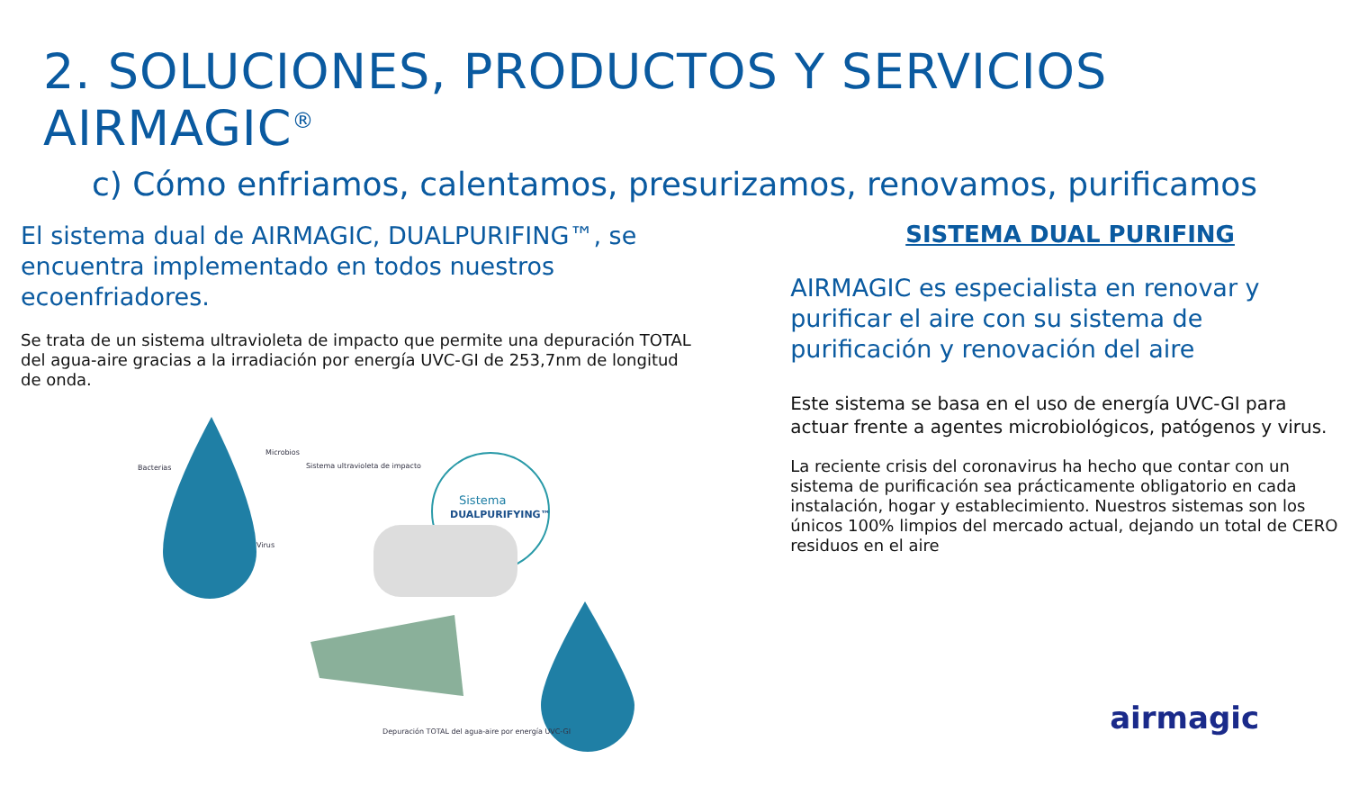2. SOLUCIONES, PRODUCTOS Y SERVICIOS AIRMAGIC<sup>®</sup>
c) Cómo enfriamos, calentamos, presurizamos, renovamos, purificamos
El sistema dual de AIRMAGIC, DUALPURIFING™, se encuentra implementado en todos nuestros ecoenfriadores.
Se trata de un sistema ultravioleta de impacto que permite una depuración TOTAL del agua-aire gracias a la irradiación por energía UVC-GI de 253,7nm de longitud de onda.
Bacterias
Microbios
Virus
Sistema ultravioleta de impacto
Sistema
DUALPURIFYING™
Depuración TOTAL del agua-aire por energía UVC-GI
SISTEMA DUAL PURIFING
AIRMAGIC es especialista en renovar y purificar el aire con su sistema de purificación y renovación del aire
Este sistema se basa en el uso de energía UVC-GI para actuar frente a agentes microbiológicos, patógenos y virus.
La reciente crisis del coronavirus ha hecho que contar con un sistema de purificación sea prácticamente obligatorio en cada instalación, hogar y establecimiento. Nuestros sistemas son los únicos 100% limpios del mercado actual, dejando un total de CERO residuos en el aire
airmagic